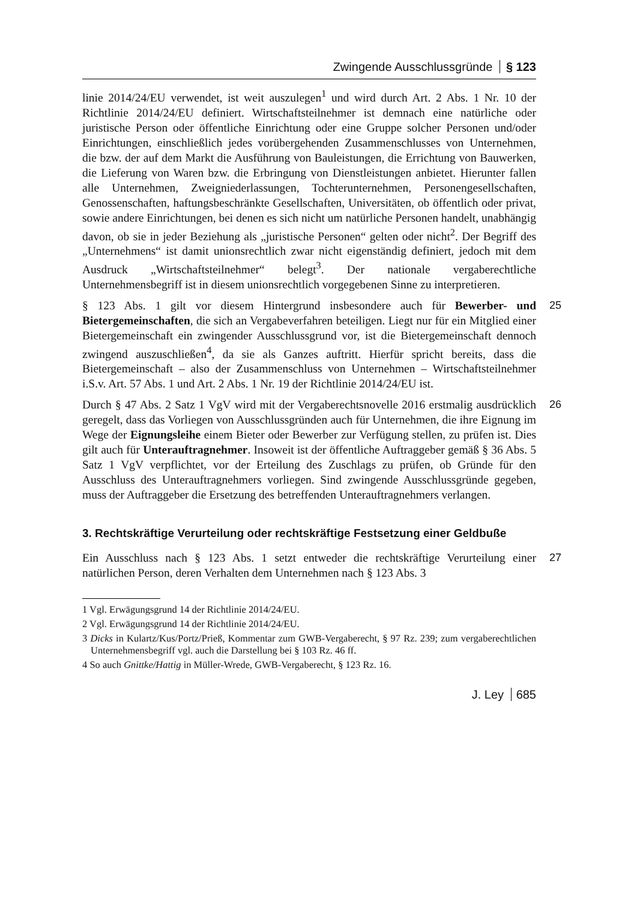Zwingende Ausschlussgründe § 123
linie 2014/24/EU verwendet, ist weit auszulegen<sup>1</sup> und wird durch Art. 2 Abs. 1 Nr. 10 der Richtlinie 2014/24/EU definiert. Wirtschaftsteilnehmer ist demnach eine natürliche oder juristische Person oder öffentliche Einrichtung oder eine Gruppe solcher Personen und/oder Einrichtungen, einschließlich jedes vorübergehenden Zusammenschlusses von Unternehmen, die bzw. der auf dem Markt die Ausführung von Bauleistungen, die Errichtung von Bauwerken, die Lieferung von Waren bzw. die Erbringung von Dienstleistungen anbietet. Hierunter fallen alle Unternehmen, Zweigniederlassungen, Tochterunternehmen, Personengesellschaften, Genossenschaften, haftungsbeschränkte Gesellschaften, Universitäten, ob öffentlich oder privat, sowie andere Einrichtungen, bei denen es sich nicht um natürliche Personen handelt, unabhängig davon, ob sie in jeder Beziehung als „juristische Personen“ gelten oder nicht<sup>2</sup>. Der Begriff des „Unternehmens“ ist damit unionsrechtlich zwar nicht eigenständig definiert, jedoch mit dem Ausdruck „Wirtschaftsteilnehmer“ belegt<sup>3</sup>. Der nationale vergaberechtliche Unternehmensbegriff ist in diesem unionsrechtlich vorgegebenen Sinne zu interpretieren.
25 § 123 Abs. 1 gilt vor diesem Hintergrund insbesondere auch für Bewerber- und Bietergemeinschaften, die sich an Vergabeverfahren beteiligen. Liegt nur für ein Mitglied einer Bietergemeinschaft ein zwingender Ausschlussgrund vor, ist die Bietergemeinschaft dennoch zwingend auszuschließen<sup>4</sup>, da sie als Ganzes auftritt. Hierfür spricht bereits, dass die Bietergemeinschaft – also der Zusammenschluss von Unternehmen – Wirtschaftsteilnehmer i.S.v. Art. 57 Abs. 1 und Art. 2 Abs. 1 Nr. 19 der Richtlinie 2014/24/EU ist.
26 Durch § 47 Abs. 2 Satz 1 VgV wird mit der Vergaberechtsnovelle 2016 erstmalig ausdrücklich geregelt, dass das Vorliegen von Ausschlussgründen auch für Unternehmen, die ihre Eignung im Wege der Eignungsleihe einem Bieter oder Bewerber zur Verfügung stellen, zu prüfen ist. Dies gilt auch für Unterauftragnehmer. Insoweit ist der öffentliche Auftraggeber gemäß § 36 Abs. 5 Satz 1 VgV verpflichtet, vor der Erteilung des Zuschlags zu prüfen, ob Gründe für den Ausschluss des Unterauftragnehmers vorliegen. Sind zwingende Ausschlussgründe gegeben, muss der Auftraggeber die Ersetzung des betreffenden Unterauftragnehmers verlangen.
3. Rechtskräftige Verurteilung oder rechtskräftige Festsetzung einer Geldbuße
27 Ein Ausschluss nach § 123 Abs. 1 setzt entweder die rechtskräftige Verurteilung einer natürlichen Person, deren Verhalten dem Unternehmen nach § 123 Abs. 3
1 Vgl. Erwägungsgrund 14 der Richtlinie 2014/24/EU.
2 Vgl. Erwägungsgrund 14 der Richtlinie 2014/24/EU.
3 Dicks in Kulartz/Kus/Portz/Prieß, Kommentar zum GWB-Vergaberecht, § 97 Rz. 239; zum vergaberechtlichen Unternehmensbegriff vgl. auch die Darstellung bei § 103 Rz. 46 ff.
4 So auch Gnittke/Hattig in Müller-Wrede, GWB-Vergaberecht, § 123 Rz. 16.
J. Ley 685